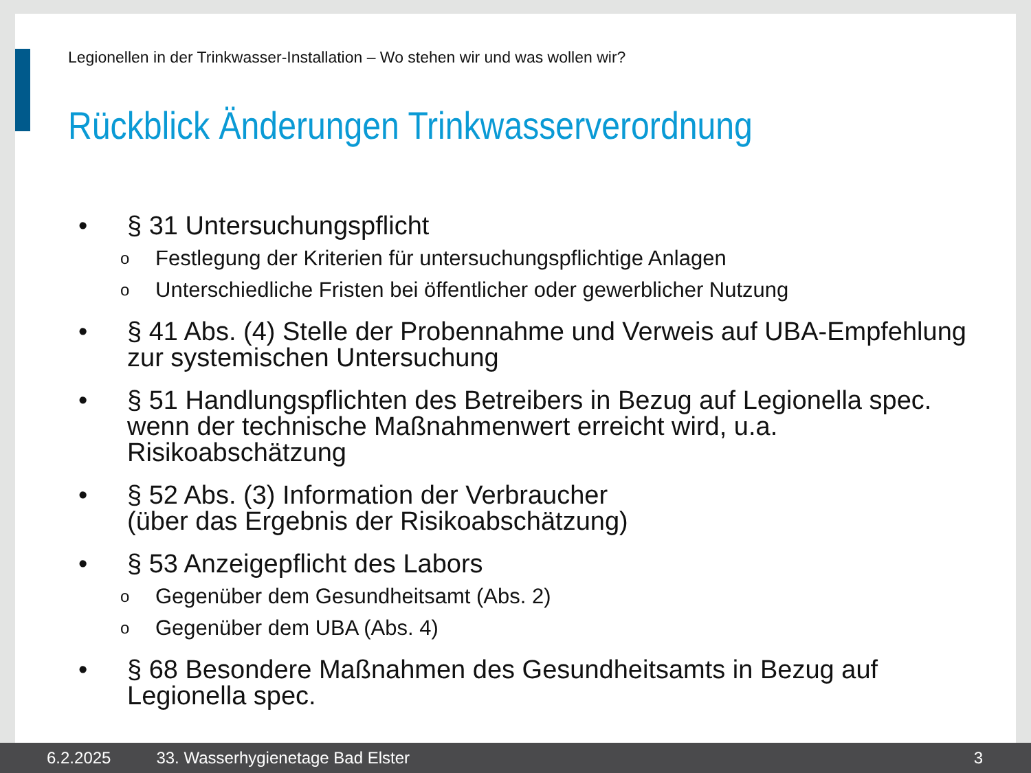Legionellen in der Trinkwasser-Installation – Wo stehen wir und was wollen wir?
Rückblick Änderungen Trinkwasserverordnung
• § 31 Untersuchungspflicht
o Festlegung der Kriterien für untersuchungspflichtige Anlagen
o Unterschiedliche Fristen bei öffentlicher oder gewerblicher Nutzung
• § 41 Abs. (4) Stelle der Probennahme und Verweis auf UBA-Empfehlung zur systemischen Untersuchung
• § 51 Handlungspflichten des Betreibers in Bezug auf Legionella spec. wenn der technische Maßnahmenwert erreicht wird, u.a. Risikoabschätzung
• § 52 Abs. (3) Information der Verbraucher
(über das Ergebnis der Risikoabschätzung)
• § 53 Anzeigepflicht des Labors
o Gegenüber dem Gesundheitsamt (Abs. 2)
o Gegenüber dem UBA (Abs. 4)
• § 68 Besondere Maßnahmen des Gesundheitsamts in Bezug auf Legionella spec.
6.2.2025 33. Wasserhygienetage Bad Elster 3